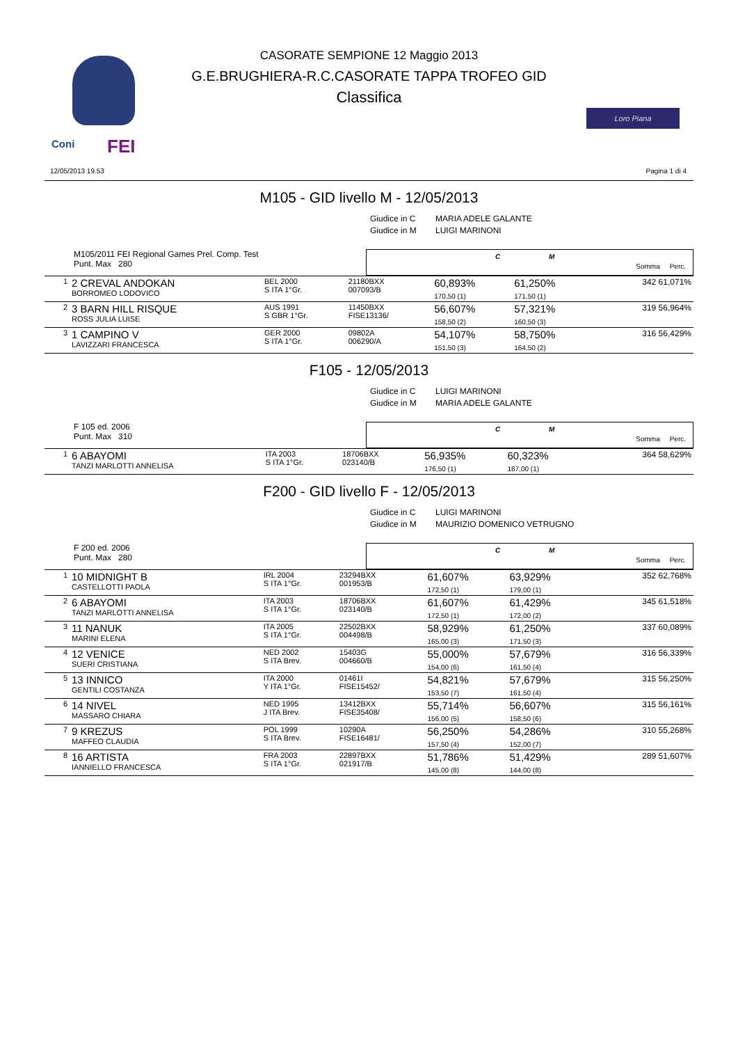Coni FEI
Loro Piana
CASORATE SEMPIONE 12 Maggio 2013
G.E.BRUGHIERA-R.C.CASORATE TAPPA TROFEO GID
Classifica
12/05/2013 19.53 Pagina 1 di 4
M105 - GID livello M - 12/05/2013
Giudice in C MARIA ADELE GALANTE
Giudice in M LUIGI MARINONI
M105/2011 FEI Regional Games Prel. Comp. Test
Punt. Max 280
C M
Somma Perc.
| 1 | 2 CREVAL ANDOKAN BORROMEO LODOVICO | BEL 2000 S ITA 1°Gr. | 21180BXX 007093/B | | 60,893% 170,50 (1) | 61,250% 171,50 (1) | | 342 61,071% |
| 2 | 3 BARN HILL RISQUE ROSS JULIA LUISE | AUS 1991 S GBR 1°Gr. | 11450BXX FISE13136/ | | 56,607% 158,50 (2) | 57,321% 160,50 (3) | | 319 56,964% |
| 3 | 1 CAMPINO V LAVIZZARI FRANCESCA | GER 2000 S ITA 1°Gr. | 09802A 006290/A | | 54,107% 151,50 (3) | 58,750% 164,50 (2) | | 316 56,429% |
F105 - 12/05/2013
Giudice in C LUIGI MARINONI
Giudice in M MARIA ADELE GALANTE
F 105 ed. 2006
Punt. Max 310
C M
Somma Perc.
| 1 | 6 ABAYOMI TANZI MARLOTTI ANNELISA | ITA 2003 S ITA 1°Gr. | 18706BXX 023140/B | | 56,935% 176,50 (1) | 60,323% 187,00 (1) | | 364 58,629% |
F200 - GID livello F - 12/05/2013
Giudice in C LUIGI MARINONI
Giudice in M MAURIZIO DOMENICO VETRUGNO
F 200 ed. 2006
Punt. Max 280
C M
Somma Perc.
| 1 | 10 MIDNIGHT B CASTELLOTTI PAOLA | IRL 2004 S ITA 1°Gr. | 23294BXX 001953/B | | 61,607% 172,50 (1) | 63,929% 179,00 (1) | | 352 62,768% |
| 2 | 6 ABAYOMI TANZI MARLOTTI ANNELISA | ITA 2003 S ITA 1°Gr. | 18706BXX 023140/B | | 61,607% 172,50 (1) | 61,429% 172,00 (2) | | 345 61,518% |
| 3 | 11 NANUK MARINI ELENA | ITA 2005 S ITA 1°Gr. | 22502BXX 004498/B | | 58,929% 165,00 (3) | 61,250% 171,50 (3) | | 337 60,089% |
| 4 | 12 VENICE SUERI CRISTIANA | NED 2002 S ITA Brev. | 15403G 004660/B | | 55,000% 154,00 (6) | 57,679% 161,50 (4) | | 316 56,339% |
| 5 | 13 INNICO GENTILI COSTANZA | ITA 2000 Y ITA 1°Gr. | 01461I FISE15452/ | | 54,821% 153,50 (7) | 57,679% 161,50 (4) | | 315 56,250% |
| 6 | 14 NIVEL MASSARO CHIARA | NED 1995 J ITA Brev. | 13412BXX FISE35408/ | | 55,714% 156,00 (5) | 56,607% 158,50 (6) | | 315 56,161% |
| 7 | 9 KREZUS MAFFEO CLAUDIA | POL 1999 S ITA Brev. | 10290A FISE16481/ | | 56,250% 157,50 (4) | 54,286% 152,00 (7) | | 310 55,268% |
| 8 | 16 ARTISTA IANNIELLO FRANCESCA | FRA 2003 S ITA 1°Gr. | 22897BXX 021917/B | | 51,786% 145,00 (8) | 51,429% 144,00 (8) | | 289 51,607% |